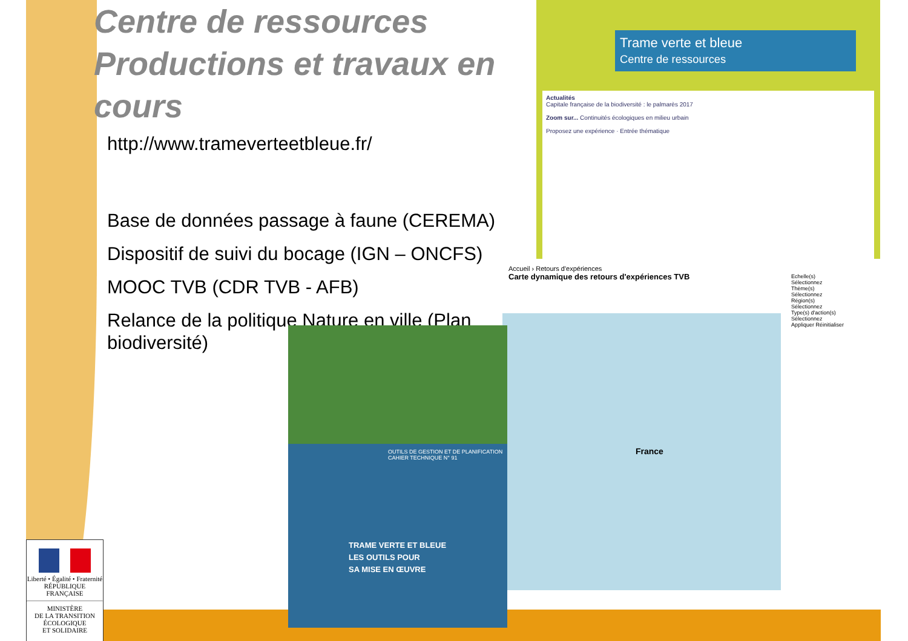Centre de ressources Productions et travaux en cours
http://www.trameverteetbleue.fr/
Base de données passage à faune (CEREMA)
Dispositif de suivi du bocage (IGN – ONCFS)
MOOC TVB (CDR TVB - AFB)
Relance de la politique Nature en ville (Plan biodiversité)
Trame verte et bleue
Centre de ressources
Actualités
Capitale française de la biodiversité : le palmarès 2017
Zoom sur... Continuités écologiques en milieu urbain
Proposez une expérience · Entrée thématique
Accueil › Retours d'expériences
Carte dynamique des retours d'expériences TVB
France
Echelle(s)
Sélectionnez
Thème(s)
Sélectionnez
Région(s)
Sélectionnez
Type(s) d'action(s)
Sélectionnez
Appliquer Réinitialiser
OUTILS DE GESTION ET DE PLANIFICATION
CAHIER TECHNIQUE N° 91
TRAME VERTE ET BLEUE
LES OUTILS POUR
SA MISE EN ŒUVRE
Liberté • Égalité • Fraternité
RÉPUBLIQUE FRANÇAISE
MINISTÈRE
DE LA TRANSITION
ÉCOLOGIQUE
ET SOLIDAIRE